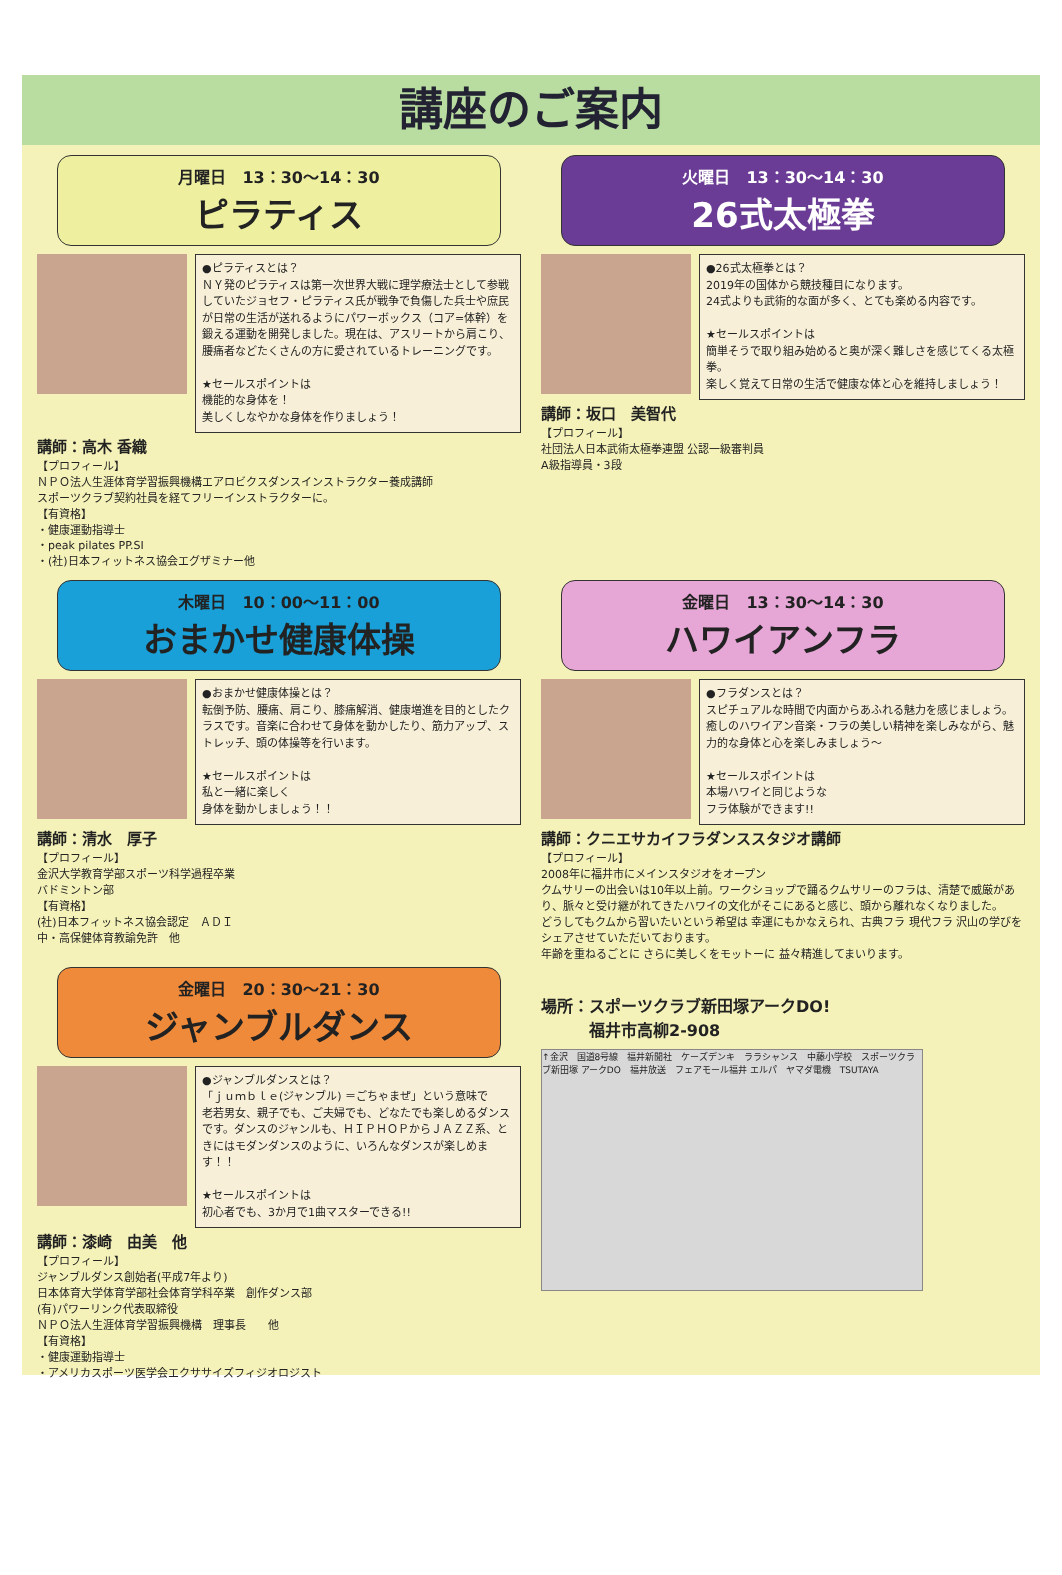講座のご案内
月曜日　13：30～14：30
ピラティス
●ピラティスとは？
ＮＹ発のピラティスは第一次世界大戦に理学療法士として参戦していたジョセフ・ピラティス氏が戦争で負傷した兵士や庶民が日常の生活が送れるようにパワーボックス（コア=体幹）を鍛える運動を開発しました。現在は、アスリートから肩こり、腰痛者などたくさんの方に愛されているトレーニングです。
★セールスポイントは
機能的な身体を！
美しくしなやかな身体を作りましょう！
講師：高木 香織
【プロフィール】
ＮＰＯ法人生涯体育学習振興機構エアロビクスダンスインストラクター養成講師
スポーツクラブ契約社員を経てフリーインストラクターに。
【有資格】
・健康運動指導士
・peak pilates PP.SI
・(社)日本フィットネス協会エグザミナー他
火曜日　13：30～14：30
26式太極拳
●26式太極拳とは？
2019年の国体から競技種目になります。
24式よりも武術的な面が多く、とても楽める内容です。
★セールスポイントは
簡単そうで取り組み始めると奥が深く難しさを感じてくる太極拳。
楽しく覚えて日常の生活で健康な体と心を維持しましょう！
講師：坂口　美智代
【プロフィール】
社団法人日本武術太極拳連盟 公認一級審判員
A級指導員・3段
木曜日　10：00～11：00
おまかせ健康体操
●おまかせ健康体操とは？
転倒予防、腰痛、肩こり、膝痛解消、健康増進を目的としたクラスです。音楽に合わせて身体を動かしたり、筋力アップ、ストレッチ、頭の体操等を行います。
★セールスポイントは
私と一緒に楽しく
身体を動かしましょう！！
講師：清水　厚子
【プロフィール】
金沢大学教育学部スポーツ科学過程卒業
バドミントン部
【有資格】
(社)日本フィットネス協会認定　ＡＤＩ
中・高保健体育教諭免許　他
金曜日　20：30～21：30
ジャンブルダンス
●ジャンブルダンスとは？
「ｊｕｍｂｌｅ(ジャンブル) ＝ごちゃまぜ」という意味で
老若男女、親子でも、ご夫婦でも、どなたでも楽しめるダンスです。ダンスのジャンルも、ＨＩＰＨＯＰからＪＡＺＺ系、ときにはモダンダンスのように、いろんなダンスが楽しめます！！
★セールスポイントは
初心者でも、3か月で1曲マスターできる!!
講師：漆崎　由美　他
【プロフィール】
ジャンブルダンス創始者(平成7年より)
日本体育大学体育学部社会体育学科卒業　創作ダンス部
(有)パワーリンク代表取締役
ＮＰＯ法人生涯体育学習振興機構　理事長　　他
【有資格】
・健康運動指導士
・アメリカスポーツ医学会エクササイズフィジオロジスト
金曜日　13：30～14：30
ハワイアンフラ
●フラダンスとは？
スピチュアルな時間で内面からあふれる魅力を感じましょう。
癒しのハワイアン音楽・フラの美しい精神を楽しみながら、魅力的な身体と心を楽しみましょう～
★セールスポイントは
本場ハワイと同じような
フラ体験ができます!!
講師：クニエサカイフラダンススタジオ講師
【プロフィール】
2008年に福井市にメインスタジオをオープン
クムサリーの出会いは10年以上前。ワークショップで踊るクムサリーのフラは、清楚で威厳があり、脈々と受け継がれてきたハワイの文化がそこにあると感じ、頭から離れなくなりました。
どうしてもクムから習いたいという希望は 幸運にもかなえられ、古典フラ 現代フラ 沢山の学びをシェアさせていただいております。
年齢を重ねるごとに さらに美しくをモットーに 益々精進してまいります。
場所：スポーツクラブ新田塚アークDO!
　　　福井市高柳2-908
↑金沢　国道8号線　福井新聞社　ケーズデンキ　ララシャンス　中藤小学校　スポーツクラブ新田塚 アークDO　福井放送　フェアモール福井 エルパ　ヤマダ電機　TSUTAYA